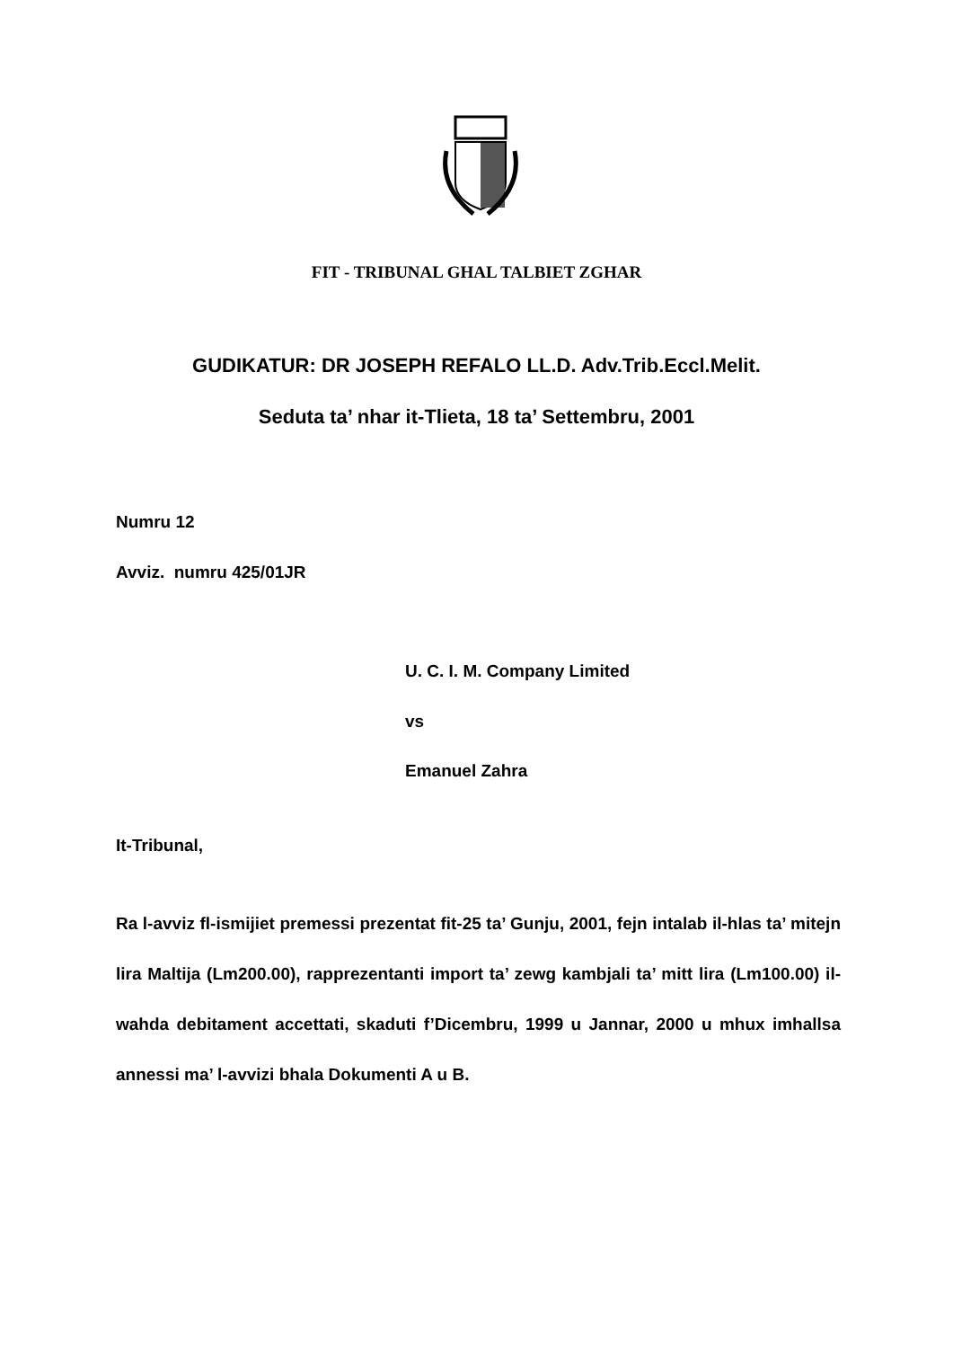FIT - TRIBUNAL GHAL TALBIET ZGHAR
GUDIKATUR: DR JOSEPH REFALO LL.D. Adv.Trib.Eccl.Melit.
Seduta ta’ nhar it-Tlieta, 18 ta’ Settembru, 2001
Numru 12
Avviz. numru 425/01JR
U. C. I. M. Company Limited
vs
Emanuel Zahra
It-Tribunal,
Ra l-avviz fl-ismijiet premessi prezentat fit-25 ta’ Gunju, 2001, fejn intalab il-hlas ta’ mitejn lira Maltija (Lm200.00), rapprezentanti import ta’ zewg kambjali ta’ mitt lira (Lm100.00) il-wahda debitament accettati, skaduti f’Dicembru, 1999 u Jannar, 2000 u mhux imhallsa annessi ma’ l-avvizi bhala Dokumenti A u B.